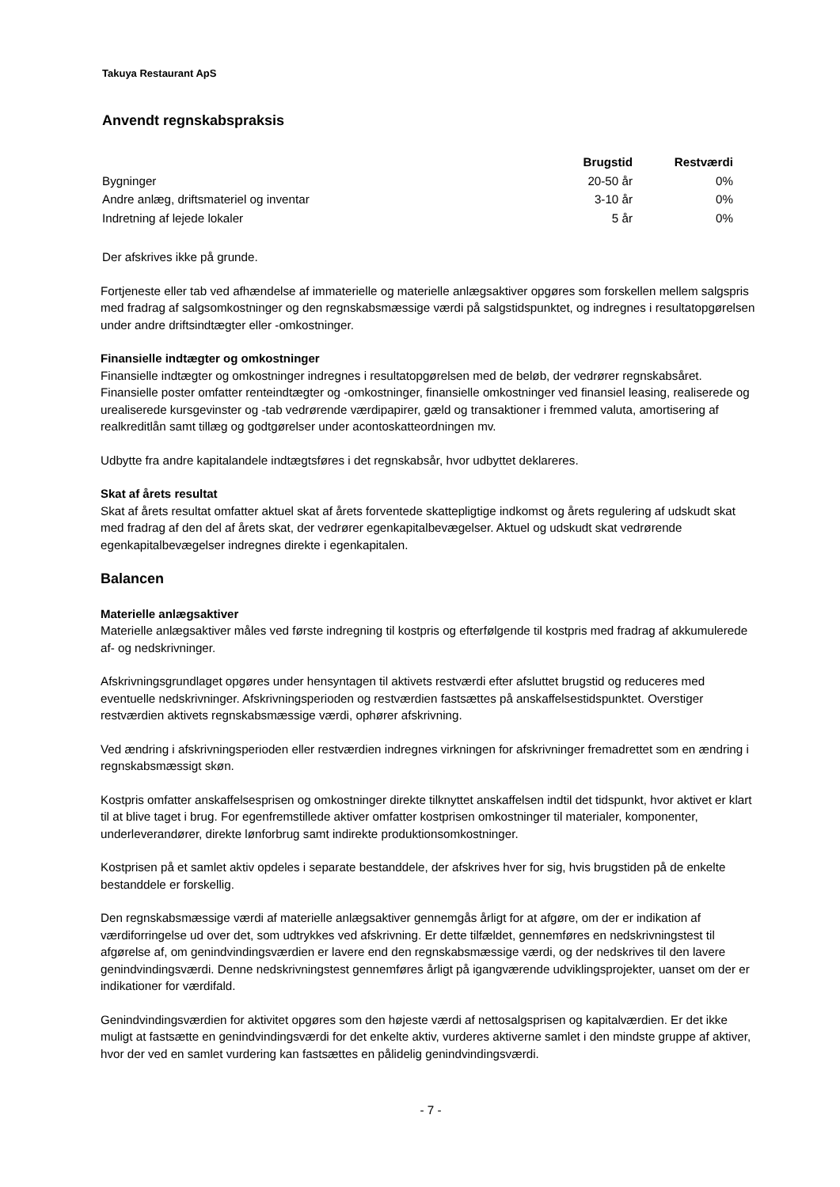Takuya Restaurant ApS
Anvendt regnskabspraksis
| | Brugstid | Restværdi |
| --- | --- | --- |
| Bygninger | 20-50 år | 0% |
| Andre anlæg, driftsmateriel og inventar | 3-10 år | 0% |
| Indretning af lejede lokaler | 5 år | 0% |
Der afskrives ikke på grunde.
Fortjeneste eller tab ved afhændelse af immaterielle og materielle anlægsaktiver opgøres som forskellen mellem salgspris med fradrag af salgsomkostninger og den regnskabsmæssige værdi på salgstidspunktet, og indregnes i resultatopgørelsen under andre driftsindtægter eller -omkostninger.
Finansielle indtægter og omkostninger
Finansielle indtægter og omkostninger indregnes i resultatopgørelsen med de beløb, der vedrører regnskabsåret. Finansielle poster omfatter renteindtægter og -omkostninger, finansielle omkostninger ved finansiel leasing, realiserede og urealiserede kursgevinster og -tab vedrørende værdipapirer, gæld og transaktioner i fremmed valuta, amortisering af realkreditlån samt tillæg og godtgørelser under acontoskatteordningen mv.
Udbytte fra andre kapitalandele indtægtsføres i det regnskabsår, hvor udbyttet deklareres.
Skat af årets resultat
Skat af årets resultat omfatter aktuel skat af årets forventede skattepligtige indkomst og årets regulering af udskudt skat med fradrag af den del af årets skat, der vedrører egenkapitalbevægelser. Aktuel og udskudt skat vedrørende egenkapitalbevægelser indregnes direkte i egenkapitalen.
Balancen
Materielle anlægsaktiver
Materielle anlægsaktiver måles ved første indregning til kostpris og efterfølgende til kostpris med fradrag af akkumulerede af- og nedskrivninger.
Afskrivningsgrundlaget opgøres under hensyntagen til aktivets restværdi efter afsluttet brugstid og reduceres med eventuelle nedskrivninger. Afskrivningsperioden og restværdien fastsættes på anskaffelsestidspunktet. Overstiger restværdien aktivets regnskabsmæssige værdi, ophører afskrivning.
Ved ændring i afskrivningsperioden eller restværdien indregnes virkningen for afskrivninger fremadrettet som en ændring i regnskabsmæssigt skøn.
Kostpris omfatter anskaffelsesprisen og omkostninger direkte tilknyttet anskaffelsen indtil det tidspunkt, hvor aktivet er klart til at blive taget i brug. For egenfremstillede aktiver omfatter kostprisen omkostninger til materialer, komponenter, underleverandører, direkte lønforbrug samt indirekte produktionsomkostninger.
Kostprisen på et samlet aktiv opdeles i separate bestanddele, der afskrives hver for sig, hvis brugstiden på de enkelte bestanddele er forskellig.
Den regnskabsmæssige værdi af materielle anlægsaktiver gennemgås årligt for at afgøre, om der er indikation af værdiforringelse ud over det, som udtrykkes ved afskrivning. Er dette tilfældet, gennemføres en nedskrivningstest til afgørelse af, om genindvindingsværdien er lavere end den regnskabsmæssige værdi, og der nedskrives til den lavere genindvindingsværdi. Denne nedskrivningstest gennemføres årligt på igangværende udviklingsprojekter, uanset om der er indikationer for værdifald.
Genindvindingsværdien for aktivitet opgøres som den højeste værdi af nettosalgsprisen og kapitalværdien. Er det ikke muligt at fastsætte en genindvindingsværdi for det enkelte aktiv, vurderes aktiverne samlet i den mindste gruppe af aktiver, hvor der ved en samlet vurdering kan fastsættes en pålidelig genindvindingsværdi.
- 7 -